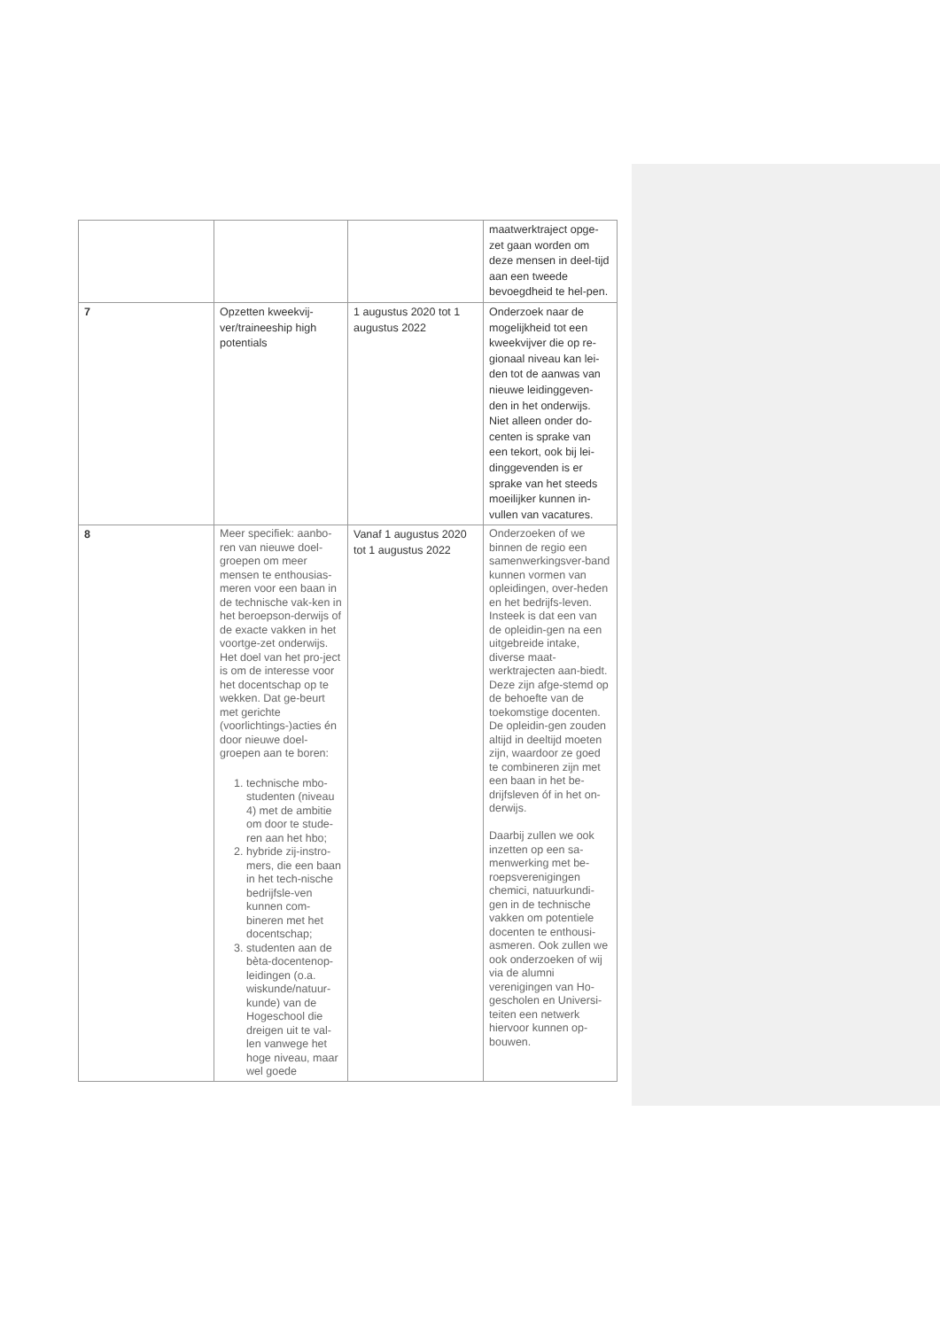| | | | maatwerktraject opge-zet gaan worden om deze mensen in deel-tijd aan een tweede bevoegdheid te hel-pen. |
| 7 | Opzetten kweekvij-ver/traineeship high potentials | 1 augustus 2020 tot 1 augustus 2022 | Onderzoek naar de mogelijkheid tot een kweekvijver die op re-gionaal niveau kan lei-den tot de aanwas van nieuwe leidinggeven-den in het onderwijs. Niet alleen onder do-centen is sprake van een tekort, ook bij lei-dinggevenden is er sprake van het steeds moeilijker kunnen in-vullen van vacatures. |
| 8 | Meer specifiek: aanbo-ren van nieuwe doel-groepen om meer mensen te enthousias-meren voor een baan in de technische vak-ken in het beroepson-derwijs of de exacte vakken in het voortge-zet onderwijs. Het doel van het pro-ject is om de interesse voor het docentschap op te wekken. Dat ge-beurt met gerichte (voorlichtings-)acties én door nieuwe doel-groepen aan te boren: 1. technische mbo-studenten (niveau 4) met de ambitie om door te stude-ren aan het hbo; 2. hybride zij-instro-mers, die een baan in het tech-nische bedrijfsle-ven kunnen com-bineren met het docentschap; 3. studenten aan de bèta-docentenop-leidingen (o.a. wiskunde/natuur-kunde) van de Hogeschool die dreigen uit te val-len vanwege het hoge niveau, maar wel goede | Vanaf 1 augustus 2020 tot 1 augustus 2022 | Onderzoeken of we binnen de regio een samenwerkingsver-band kunnen vormen van opleidingen, over-heden en het bedrijfs-leven. Insteek is dat een van de opleidin-gen na een uitgebreide intake, diverse maat-werktrajecten aan-biedt. Deze zijn afge-stemd op de behoefte van de toekomstige docenten. De opleidin-gen zouden altijd in deeltijd moeten zijn, waardoor ze goed te combineren zijn met een baan in het be-drijfsleven óf in het on-derwijs. Daarbij zullen we ook inzetten op een sa-menwerking met be-roepsverenigingen chemici, natuurkundi-gen in de technische vakken om potentiele docenten te enthousi-asmeren. Ook zullen we ook onderzoeken of wij via de alumni verenigingen van Ho-gescholen en Universi-teiten een netwerk hiervoor kunnen op-bouwen. |